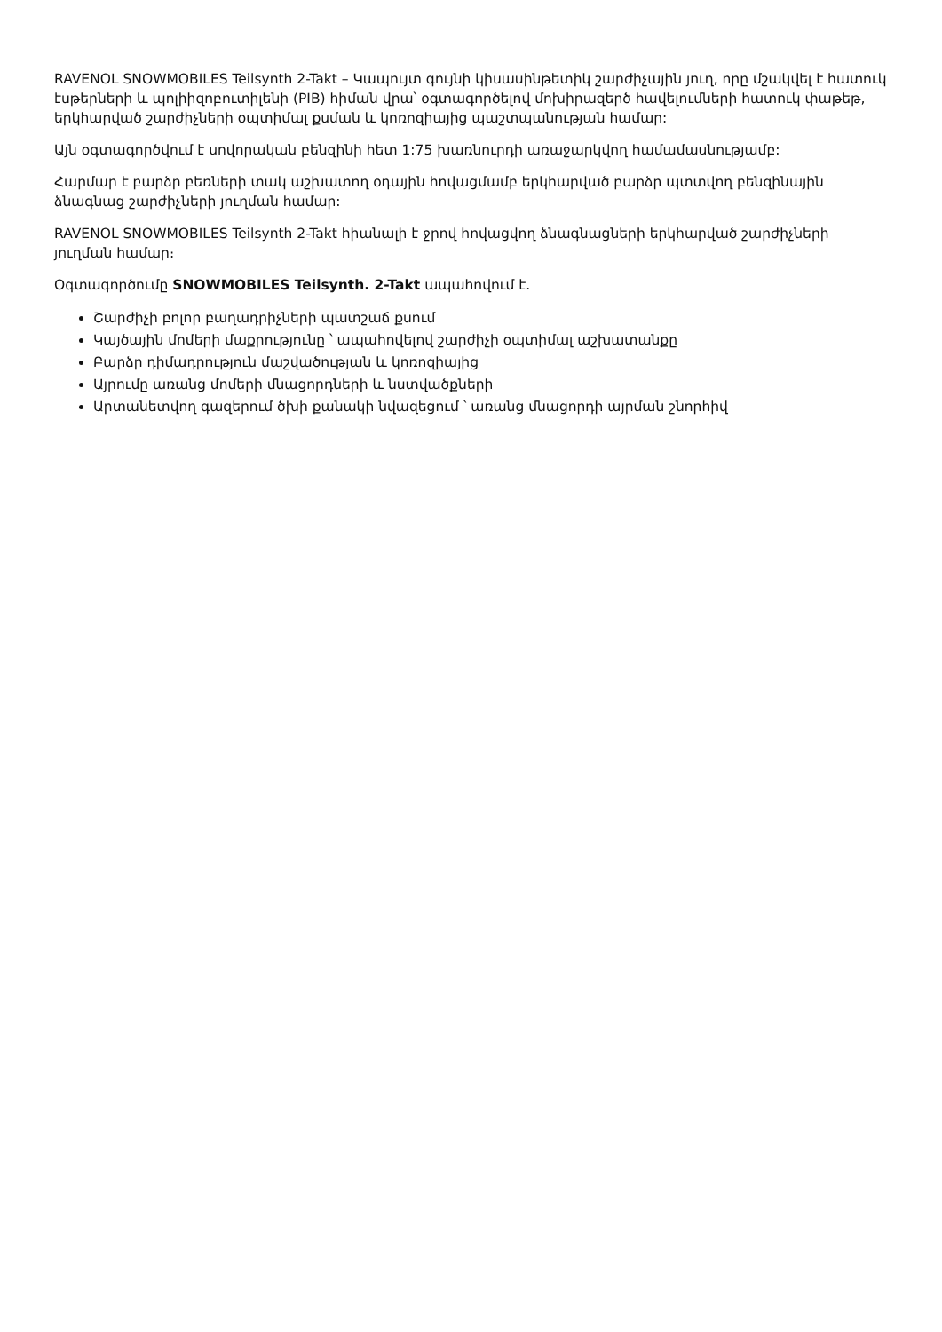RAVENOL SNOWMOBILES Teilsynth 2-Takt – Կապույտ գույնի կիսասինթետիկ շարժիչային յուղ, որը մշակվել է հատուկ էսթերների և պոլիիզոբուտիլենի (PIB) հիման վրա՝ օգտագործելով մոխիրազերծ հավելումների հատուկ փաթեթ, երկհարված շարժիչների օպտիմալ քսման և կոռոզիայից պաշտպանության համար:
Այն օգտագործվում է սովորական բենզինի հետ 1:75 խառնուրդի առաջարկվող համամասնությամբ:
Հարմար է բարձր բեռների տակ աշխատող օդային հովացմամբ երկհարված բարձր պտտվող բենզինային ձնագնաց շարժիչների յուղման համար:
RAVENOL SNOWMOBILES Teilsynth 2-Takt հիանալի է ջրով հովացվող ձնագնացների երկհարված շարժիչների յուղման համար։
Օգտագործումը SNOWMOBILES Teilsynth. 2-Takt ապահովում է.
Շարժիչի բոլոր բաղադրիչների պատշաճ քսում
Կայծային մոմերի մաքրությունը ՝ ապահովելով շարժիչի օպտիմալ աշխատանքը
Բարձր դիմադրություն մաշվածության և կոռոզիայից
Այրումը առանց մոմերի մնացորդների և նստվածքների
Արտանետվող գազերում ծխի քանակի նվազեցում ՝ առանց մնացորդի այրման շնորհիվ